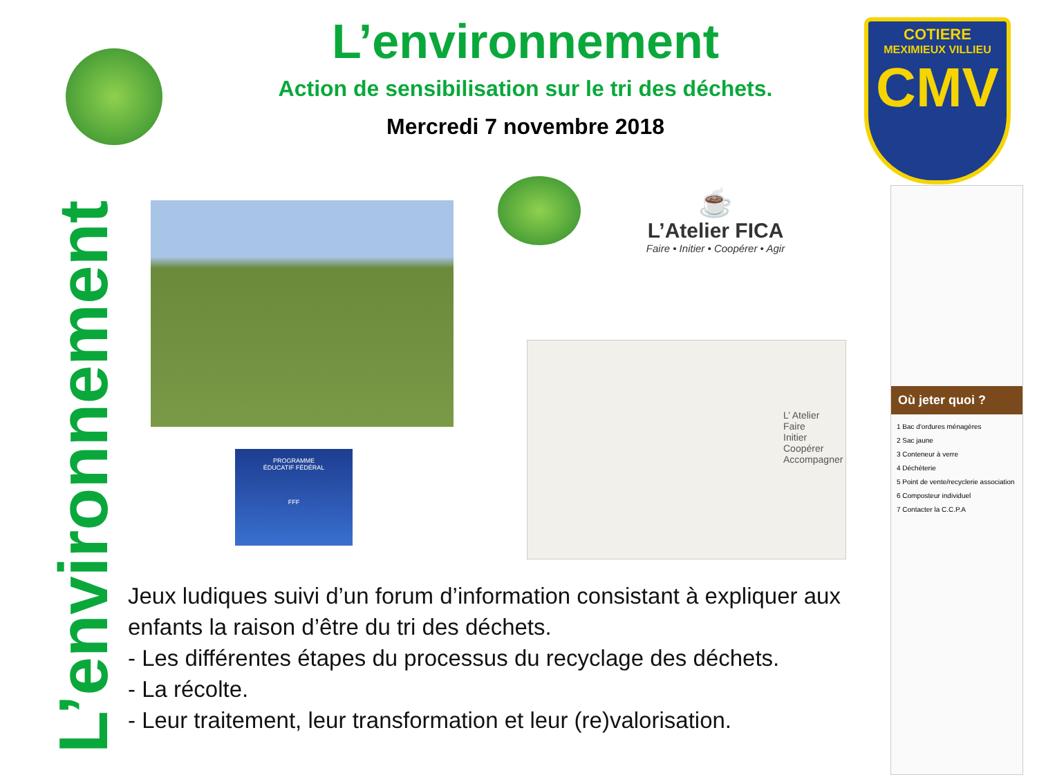L’environnement
Action de sensibilisation sur le tri des déchets.
Mercredi 7 novembre 2018
COTIERE
MEXIMIEUX VILLIEU
CMV
L’environnement
☕
L’Atelier FICA
Faire • Initier • Coopérer • Agir
PROGRAMME
ÉDUCATIF FÉDÉRAL
FFF
L’ Atelier
Faire
Initier
Coopérer
Accompagner
Où jeter quoi ?
1 Bac d'ordures ménagères
2 Sac jaune
3 Conteneur à verre
4 Déchèterie
5 Point de vente/recyclerie association
6 Composteur individuel
7 Contacter la C.C.P.A
Jeux ludiques suivi d’un forum d’information consistant à expliquer aux enfants la raison d’être du tri des déchets.
- Les différentes étapes du processus du recyclage des déchets.
- La récolte.
- Leur traitement, leur transformation et leur (re)valorisation.